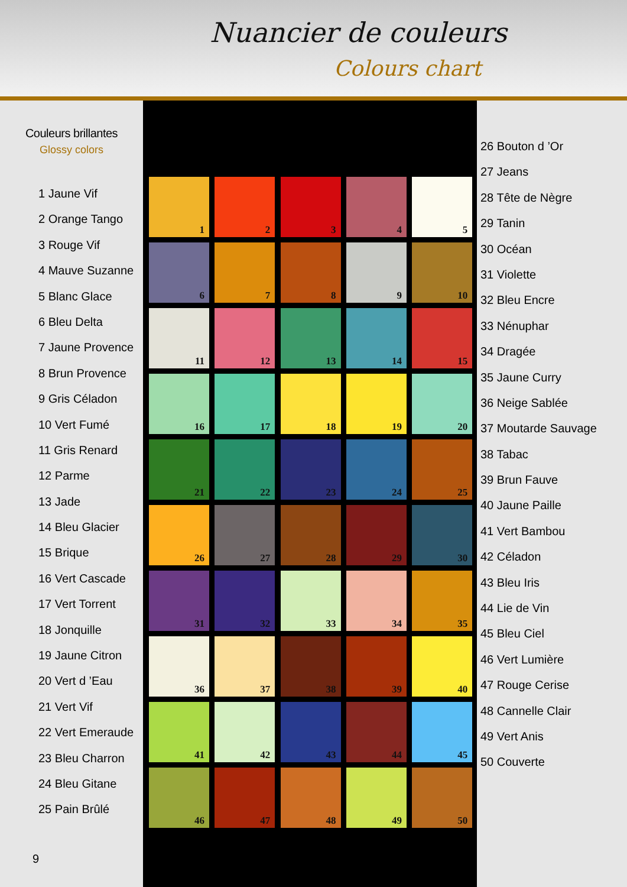Nuancier de couleurs
Colours chart
Couleurs brillantes
Glossy colors
1 Jaune Vif
2 Orange Tango
3 Rouge Vif
4 Mauve Suzanne
5 Blanc Glace
6 Bleu Delta
7 Jaune Provence
8 Brun Provence
9 Gris Céladon
10 Vert Fumé
11 Gris Renard
12 Parme
13 Jade
14 Bleu Glacier
15 Brique
16 Vert Cascade
17 Vert Torrent
18 Jonquille
19 Jaune Citron
20 Vert d ’Eau
21 Vert Vif
22 Vert Emeraude
23 Bleu Charron
24 Bleu Gitane
25 Pain Brûlé
9
1
2
3
4
5
6
7
8
9
10
11
12
13
14
15
16
17
18
19
20
21
22
23
24
25
26
27
28
29
30
31
32
33
34
35
36
37
38
39
40
41
42
43
44
45
46
47
48
49
50
26 Bouton d ’Or
27 Jeans
28 Tête de Nègre
29 Tanin
30 Océan
31 Violette
32 Bleu Encre
33 Nénuphar
34 Dragée
35 Jaune Curry
36 Neige Sablée
37 Moutarde Sauvage
38 Tabac
39 Brun Fauve
40 Jaune Paille
41 Vert Bambou
42 Céladon
43 Bleu Iris
44 Lie de Vin
45 Bleu Ciel
46 Vert Lumière
47 Rouge Cerise
48 Cannelle Clair
49 Vert Anis
50 Couverte